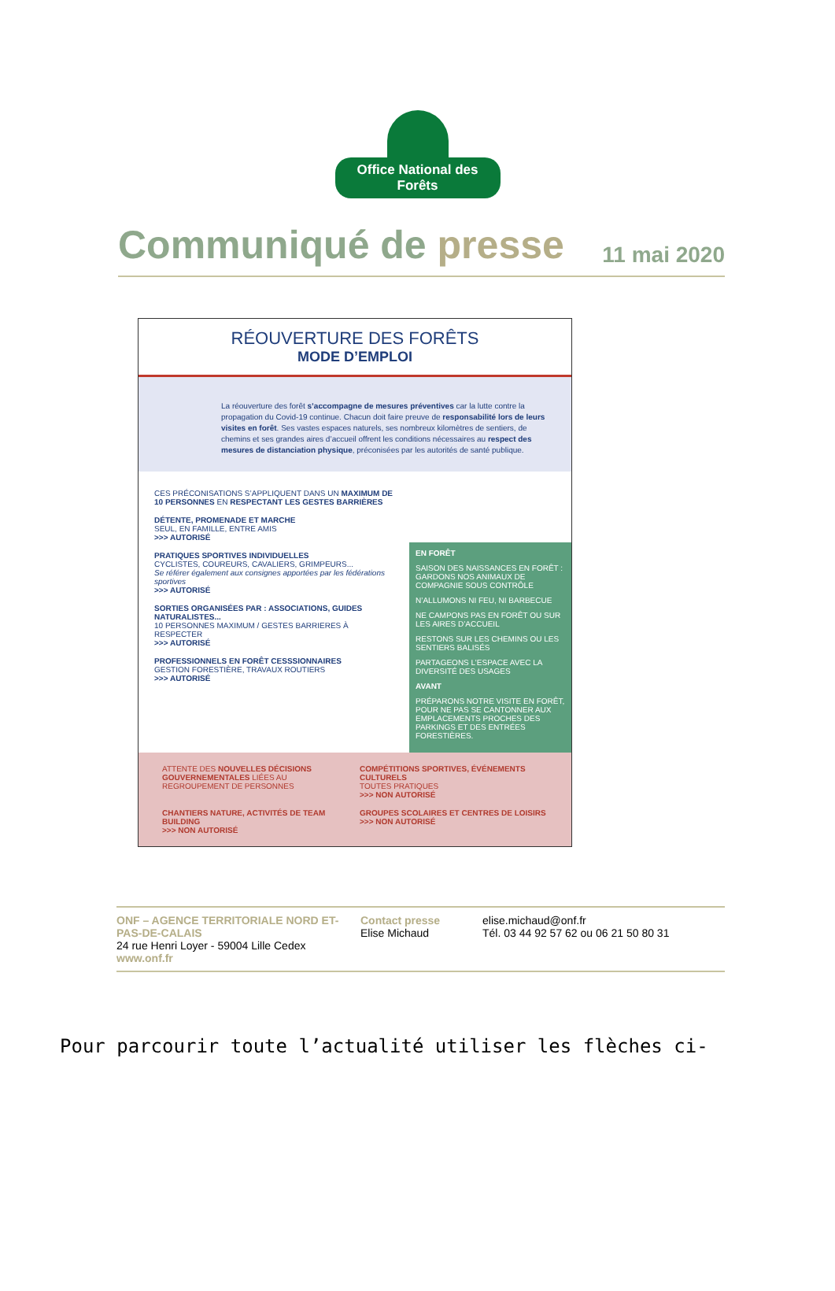Office National des Forêts
Communiqué de presse
11 mai 2020
RÉOUVERTURE DES FORÊTS
MODE D’EMPLOI
La réouverture des forêt s’accompagne de mesures préventives car la lutte contre la propagation du Covid-19 continue. Chacun doit faire preuve de responsabilité lors de leurs visites en forêt. Ses vastes espaces naturels, ses nombreux kilomètres de sentiers, de chemins et ses grandes aires d’accueil offrent les conditions nécessaires au respect des mesures de distanciation physique, préconisées par les autorités de santé publique.
CES PRÉCONISATIONS S’APPLIQUENT DANS UN MAXIMUM DE 10 PERSONNES EN RESPECTANT LES GESTES BARRIÈRES
DÉTENTE, PROMENADE ET MARCHE
SEUL, EN FAMILLE, ENTRE AMIS
>>> AUTORISÉ
PRATIQUES SPORTIVES INDIVIDUELLES
CYCLISTES, COUREURS, CAVALIERS, GRIMPEURS...
Se référer également aux consignes apportées par les fédérations sportives
>>> AUTORISÉ
SORTIES ORGANISÉES PAR : ASSOCIATIONS, GUIDES NATURALISTES...
10 PERSONNES MAXIMUM / GESTES BARRIERES À RESPECTER
>>> AUTORISÉ
PROFESSIONNELS EN FORÊT CESSSIONNAIRES
GESTION FORESTIÈRE, TRAVAUX ROUTIERS
>>> AUTORISÉ
EN FORÊT
SAISON DES NAISSANCES EN FORÊT : GARDONS NOS ANIMAUX DE COMPAGNIE SOUS CONTRÔLE
N’ALLUMONS NI FEU, NI BARBECUE
NE CAMPONS PAS EN FORÊT OU SUR LES AIRES D’ACCUEIL
RESTONS SUR LES CHEMINS OU LES SENTIERS BALISÉS
PARTAGEONS L’ESPACE AVEC LA DIVERSITÉ DES USAGES
AVANT
PRÉPARONS NOTRE VISITE EN FORÊT, POUR NE PAS SE CANTONNER AUX EMPLACEMENTS PROCHES DES PARKINGS ET DES ENTRÉES FORESTIÈRES.
ATTENTE DES NOUVELLES DÉCISIONS GOUVERNEMENTALES LIÉES AU REGROUPEMENT DE PERSONNES
COMPÉTITIONS SPORTIVES, ÉVÉNEMENTS CULTURELS
TOUTES PRATIQUES
>>> NON AUTORISÉ
CHANTIERS NATURE, ACTIVITÉS DE TEAM BUILDING
>>> NON AUTORISÉ
GROUPES SCOLAIRES ET CENTRES DE LOISIRS
>>> NON AUTORISÉ
ONF – AGENCE TERRITORIALE NORD ET-PAS-DE-CALAIS
24 rue Henri Loyer - 59004 Lille Cedex
www.onf.fr
Contact presse
Elise Michaud
elise.michaud@onf.fr
Tél. 03 44 92 57 62 ou 06 21 50 80 31
Pour parcourir toute l’actualité utiliser les flèches ci-